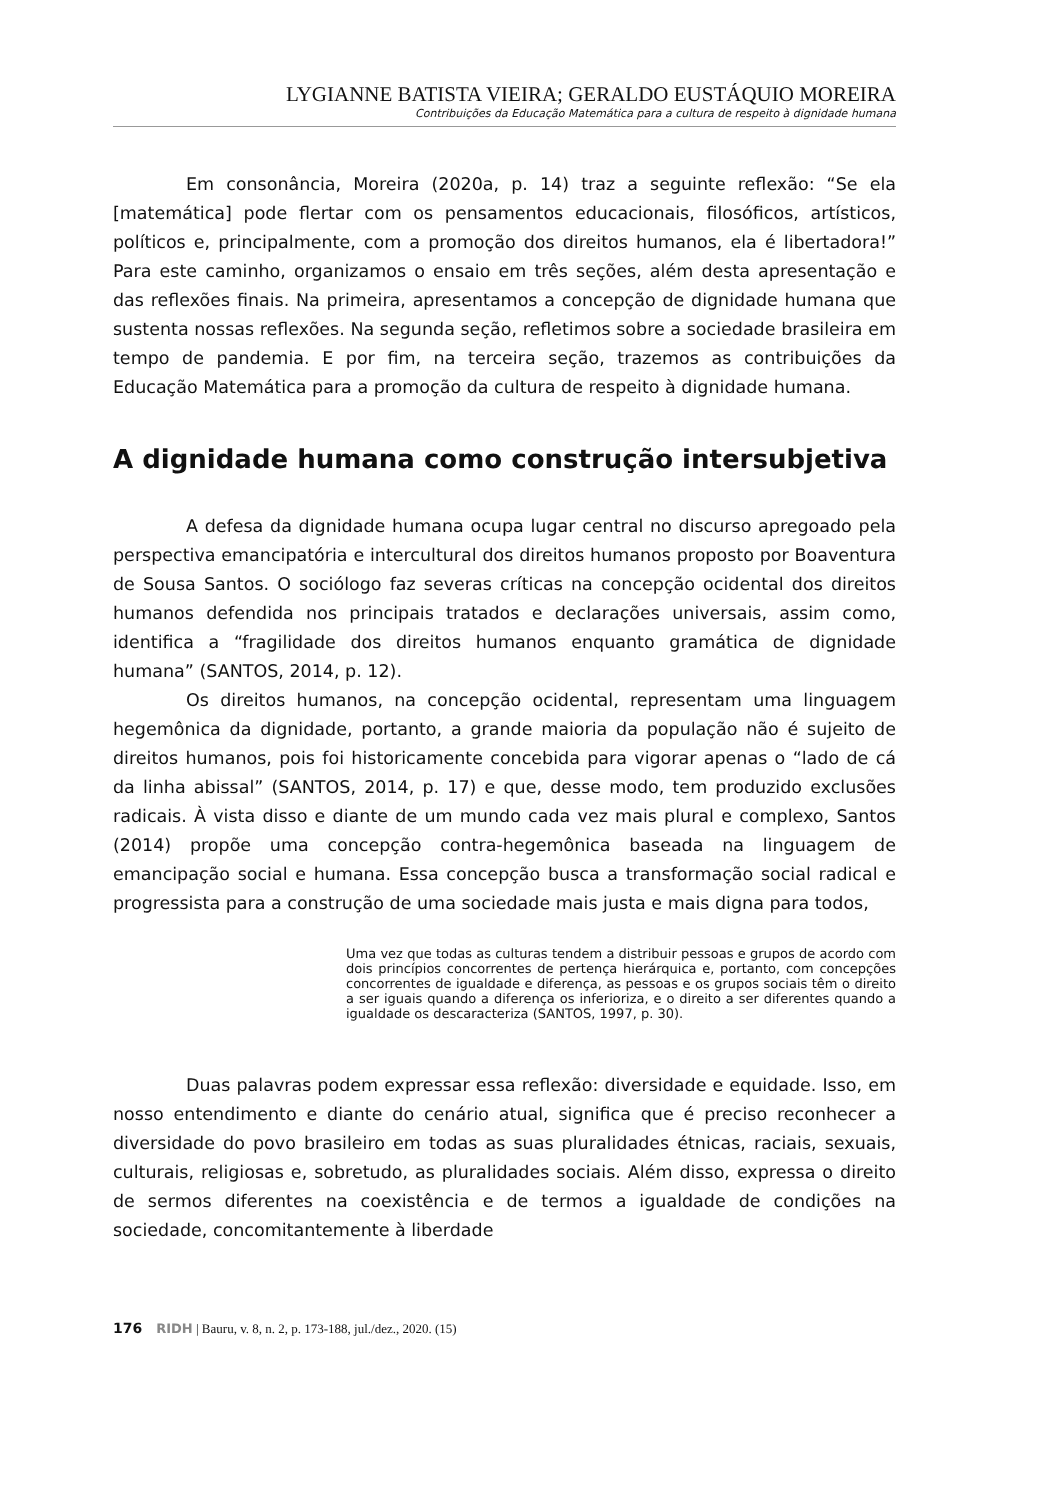LYGIANNE BATISTA VIEIRA; GERALDO EUSTÁQUIO MOREIRA
Contribuições da Educação Matemática para a cultura de respeito à dignidade humana
Em consonância, Moreira (2020a, p. 14) traz a seguinte reflexão: “Se ela [matemática] pode flertar com os pensamentos educacionais, filosóficos, artísticos, políticos e, principalmente, com a promoção dos direitos humanos, ela é libertadora!” Para este caminho, organizamos o ensaio em três seções, além desta apresentação e das reflexões finais. Na primeira, apresentamos a concepção de dignidade humana que sustenta nossas reflexões. Na segunda seção, refletimos sobre a sociedade brasileira em tempo de pandemia. E por fim, na terceira seção, trazemos as contribuições da Educação Matemática para a promoção da cultura de respeito à dignidade humana.
A dignidade humana como construção intersubjetiva
A defesa da dignidade humana ocupa lugar central no discurso apregoado pela perspectiva emancipatória e intercultural dos direitos humanos proposto por Boaventura de Sousa Santos. O sociólogo faz severas críticas na concepção ocidental dos direitos humanos defendida nos principais tratados e declarações universais, assim como, identifica a “fragilidade dos direitos humanos enquanto gramática de dignidade humana” (SANTOS, 2014, p. 12).
Os direitos humanos, na concepção ocidental, representam uma linguagem hegemônica da dignidade, portanto, a grande maioria da população não é sujeito de direitos humanos, pois foi historicamente concebida para vigorar apenas o “lado de cá da linha abissal” (SANTOS, 2014, p. 17) e que, desse modo, tem produzido exclusões radicais. À vista disso e diante de um mundo cada vez mais plural e complexo, Santos (2014) propõe uma concepção contra-hegemônica baseada na linguagem de emancipação social e humana. Essa concepção busca a transformação social radical e progressista para a construção de uma sociedade mais justa e mais digna para todos,
Uma vez que todas as culturas tendem a distribuir pessoas e grupos de acordo com dois princípios concorrentes de pertença hierárquica e, portanto, com concepções concorrentes de igualdade e diferença, as pessoas e os grupos sociais têm o direito a ser iguais quando a diferença os inferioriza, e o direito a ser diferentes quando a igualdade os descaracteriza (SANTOS, 1997, p. 30).
Duas palavras podem expressar essa reflexão: diversidade e equidade. Isso, em nosso entendimento e diante do cenário atual, significa que é preciso reconhecer a diversidade do povo brasileiro em todas as suas pluralidades étnicas, raciais, sexuais, culturais, religiosas e, sobretudo, as pluralidades sociais. Além disso, expressa o direito de sermos diferentes na coexistência e de termos a igualdade de condições na sociedade, concomitantemente à liberdade
176 RIDH | Bauru, v. 8, n. 2, p. 173-188, jul./dez., 2020. (15)